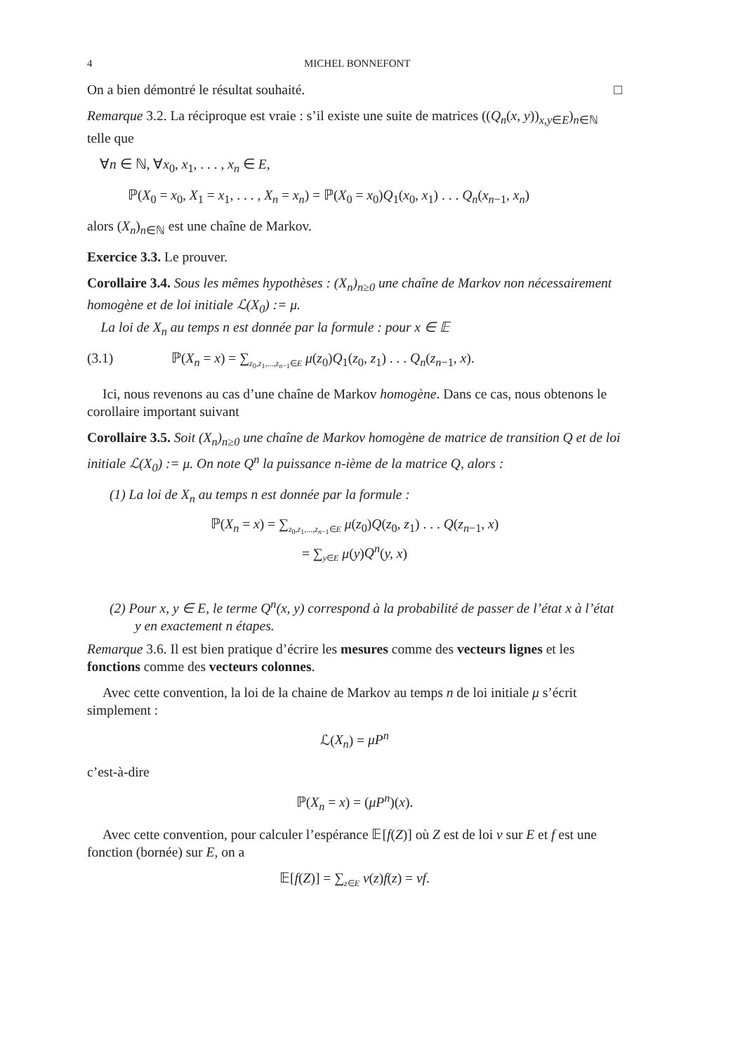4 MICHEL BONNEFONT
On a bien démontré le résultat souhaité. □
Remarque 3.2. La réciproque est vraie : s’il existe une suite de matrices ((Q<sub>n</sub>(x, y))<sub>x,y∈E</sub>)<sub>n∈ℕ</sub> telle que
∀n ∈ ℕ, ∀x<sub>0</sub>, x<sub>1</sub>, . . . , x<sub>n</sub> ∈ E,
ℙ(X<sub>0</sub> = x<sub>0</sub>, X<sub>1</sub> = x<sub>1</sub>, . . . , X<sub>n</sub> = x<sub>n</sub>) = ℙ(X<sub>0</sub> = x<sub>0</sub>)Q<sub>1</sub>(x<sub>0</sub>, x<sub>1</sub>) . . . Q<sub>n</sub>(x<sub>n−1</sub>, x<sub>n</sub>)
alors (X<sub>n</sub>)<sub>n∈ℕ</sub> est une chaîne de Markov.
Exercice 3.3. Le prouver.
Corollaire 3.4. Sous les mêmes hypothèses : (X<sub>n</sub>)<sub>n≥0</sub> une chaîne de Markov non nécessairement homogène et de loi initiale ℒ(X<sub>0</sub>) := μ.
La loi de X<sub>n</sub> au temps n est donnée par la formule : pour x ∈ 𝔼
(3.1) ℙ(X<sub>n</sub> = x) = ∑<sub>z<sub>0</sub>,z<sub>1</sub>,...,z<sub>n−1</sub>∈E</sub> μ(z<sub>0</sub>)Q<sub>1</sub>(z<sub>0</sub>, z<sub>1</sub>) . . . Q<sub>n</sub>(z<sub>n−1</sub>, x).
Ici, nous revenons au cas d’une chaîne de Markov homogène. Dans ce cas, nous obtenons le corollaire important suivant
Corollaire 3.5. Soit (X<sub>n</sub>)<sub>n≥0</sub> une chaîne de Markov homogène de matrice de transition Q et de loi initiale ℒ(X<sub>0</sub>) := μ. On note Q<sup>n</sup> la puissance n-ième de la matrice Q, alors :
(1) La loi de X<sub>n</sub> au temps n est donnée par la formule :
ℙ(X<sub>n</sub> = x) = ∑<sub>z<sub>0</sub>,z<sub>1</sub>,...,z<sub>n−1</sub>∈E</sub> μ(z<sub>0</sub>)Q(z<sub>0</sub>, z<sub>1</sub>) . . . Q(z<sub>n−1</sub>, x)
= ∑<sub>y∈E</sub> μ(y)Q<sup>n</sup>(y, x)
(2) Pour x, y ∈ E, le terme Q<sup>n</sup>(x, y) correspond à la probabilité de passer de l’état x à l’état y en exactement n étapes.
Remarque 3.6. Il est bien pratique d’écrire les mesures comme des vecteurs lignes et les fonctions comme des vecteurs colonnes.
Avec cette convention, la loi de la chaine de Markov au temps n de loi initiale μ s’écrit simplement :
ℒ(X<sub>n</sub>) = μP<sup>n</sup>
c’est-à-dire
ℙ(X<sub>n</sub> = x) = (μP<sup>n</sup>)(x).
Avec cette convention, pour calculer l’espérance 𝔼[f(Z)] où Z est de loi ν sur E et f est une fonction (bornée) sur E, on a
𝔼[f(Z)] = ∑<sub>z∈E</sub> ν(z)f(z) = νf.